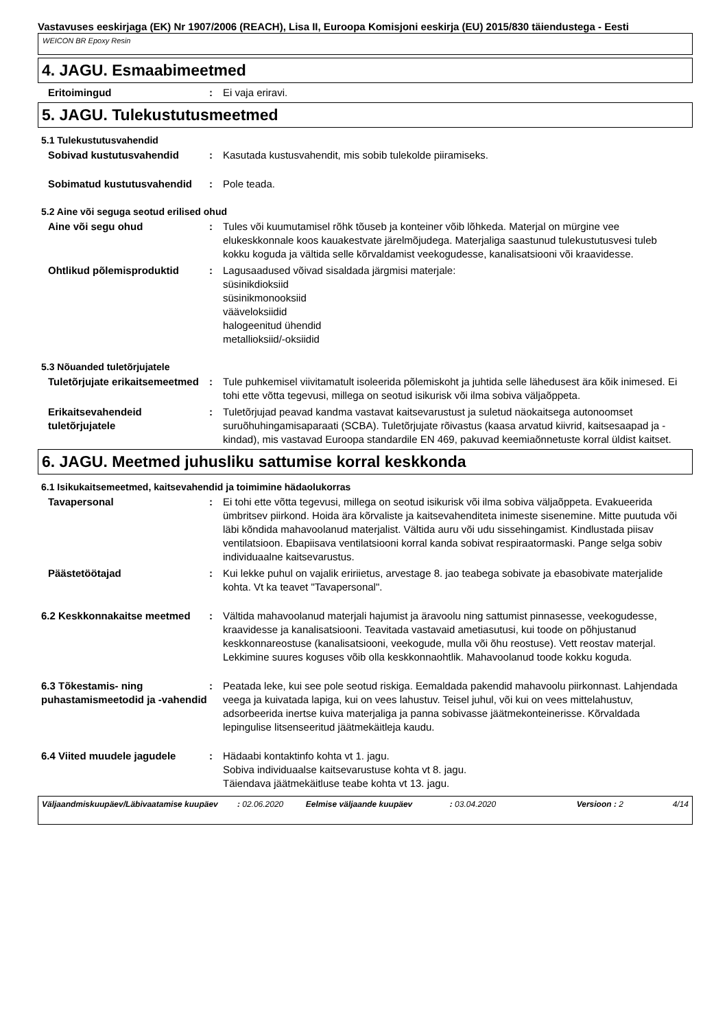Vastavuses eeskirjaga (EK) Nr 1907/2006 (REACH), Lisa II, Euroopa Komisjoni eeskirja (EU) 2015/830 täiendustega - Eesti
WEICON BR Epoxy Resin
4. JAGU. Esmaabimeetmed
Eritoimingud : Ei vaja eriravi.
5. JAGU. Tulekustutusmeetmed
5.1 Tulekustutusvahendid
Sobivad kustutusvahendid : Kasutada kustusvahendit, mis sobib tulekolde piiramiseks.
Sobimatud kustutusvahendid : Pole teada.
5.2 Aine või seguga seotud erilised ohud
Aine või segu ohud : Tules või kuumutamisel rõhk tõuseb ja konteiner võib lõhkeda. Materjal on mürgine vee elukeskkonnale koos kauakestvate järelmõjudega. Materjaliga saastunud tulekustutusvesi tuleb kokku koguda ja vältida selle kõrvaldamist veekogudesse, kanalisatsiooni või kraavidesse.
Ohtlikud põlemisproduktid : Lagusaadused võivad sisaldada järgmisi materjale:
süsinikdioksiid
süsinikmonooksiid
vääveloksiidid
halogeenitud ühendid
metallioksiid/-oksiidid
5.3 Nõuanded tuletõrjujatele
Tuletõrjujate erikaitsemeetmed
: Tule puhkemisel viivitamatult isoleerida põlemiskoht ja juhtida selle lähedusest ära kõik inimesed. Ei tohi ette võtta tegevusi, millega on seotud isikurisk või ilma sobiva väljaõppeta.
Erikaitsevahendeid tuletõrjujatele
: Tuletõrjujad peavad kandma vastavat kaitsevarustust ja suletud näokaitsega autonoomset suruõhuhingamisaparaati (SCBA). Tuletõrjujate rõivastus (kaasa arvatud kiivrid, kaitsesaapad ja -kindad), mis vastavad Euroopa standardile EN 469, pakuvad keemiaõnnetuste korral üldist kaitset.
6. JAGU. Meetmed juhusliku sattumise korral keskkonda
6.1 Isikukaitsemeetmed, kaitsevahendid ja toimimine hädaolukorras
Tavapersonal : Ei tohi ette võtta tegevusi, millega on seotud isikurisk või ilma sobiva väljaõppeta. Evakueerida ümbritsev piirkond. Hoida ära kõrvaliste ja kaitsevahenditeta inimeste sisenemine. Mitte puutuda või läbi kõndida mahavoolanud materjalist. Vältida auru või udu sissehingamist. Kindlustada piisav ventilatsioon. Ebapiisava ventilatsiooni korral kanda sobivat respiraatormaski. Pange selga sobiv individuaalne kaitsevarustus.
Päästetöötajad : Kui lekke puhul on vajalik eririietus, arvestage 8. jao teabega sobivate ja ebasobivate materjalide kohta. Vt ka teavet "Tavapersonal".
6.2 Keskkonnakaitse meetmed : Vältida mahavoolanud materjali hajumist ja äravoolu ning sattumist pinnasesse, veekogudesse, kraavidesse ja kanalisatsiooni. Teavitada vastavaid ametiasutusi, kui toode on põhjustanud keskkonnareostuse (kanalisatsiooni, veekogude, mulla või õhu reostuse). Vett reostav materjal. Lekkimine suures koguses võib olla keskkonnaohtlik. Mahavoolanud toode kokku koguda.
6.3 Tõkestamis- ning puhastamismeetodid ja -vahendid
: Peatada leke, kui see pole seotud riskiga. Eemaldada pakendid mahavoolu piirkonnast. Lahjendada veega ja kuivatada lapiga, kui on vees lahustuv. Teisel juhul, või kui on vees mittelahustuv, adsorbeerida inertse kuiva materjaliga ja panna sobivasse jäätmekonteinerisse. Kõrvaldada lepingulise litsenseeritud jäätmekäitleja kaudu.
6.4 Viited muudele jagudele : Hädaabi kontaktinfo kohta vt 1. jagu.
Sobiva individuaalse kaitsevarustuse kohta vt 8. jagu.
Täiendava jäätmekäitluse teabe kohta vt 13. jagu.
Väljaandmiskuupäev/Läbivaatamise kuupäev: 02.06.2020 Eelmise väljaande kuupäev: 03.04.2020 Versioon : 2 4/14